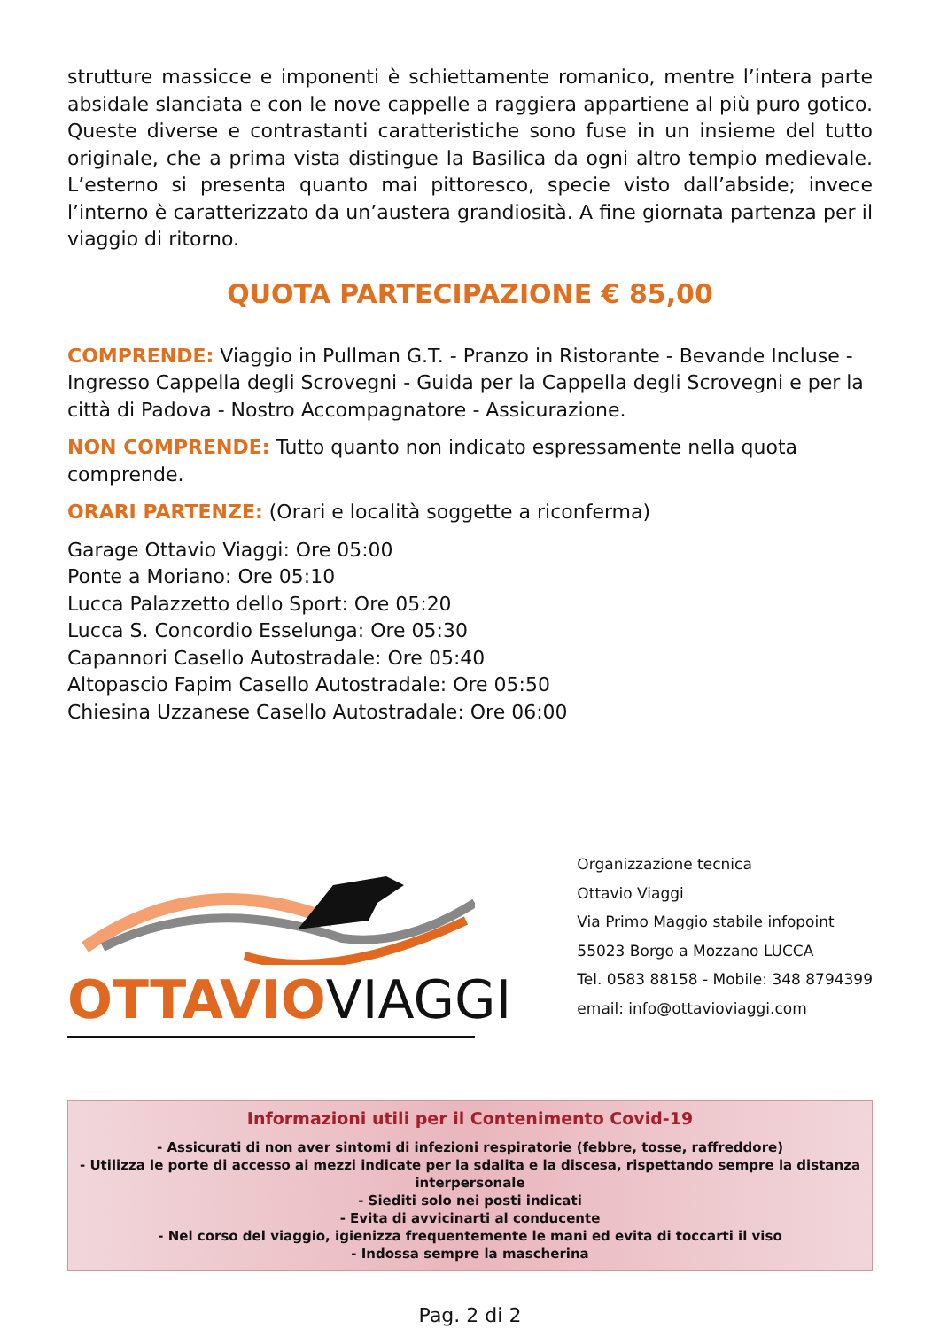strutture massicce e imponenti è schiettamente romanico, mentre l’intera parte absidale slanciata e con le nove cappelle a raggiera appartiene al più puro gotico. Queste diverse e contrastanti caratteristiche sono fuse in un insieme del tutto originale, che a prima vista distingue la Basilica da ogni altro tempio medievale. L’esterno si presenta quanto mai pittoresco, specie visto dall’abside; invece l’interno è caratterizzato da un’austera grandiosità. A fine giornata partenza per il viaggio di ritorno.
QUOTA PARTECIPAZIONE € 85,00
COMPRENDE: Viaggio in Pullman G.T. - Pranzo in Ristorante - Bevande Incluse - Ingresso Cappella degli Scrovegni - Guida per la Cappella degli Scrovegni e per la città di Padova - Nostro Accompagnatore - Assicurazione.
NON COMPRENDE: Tutto quanto non indicato espressamente nella quota comprende.
ORARI PARTENZE: (Orari e località soggette a riconferma)
Garage Ottavio Viaggi: Ore 05:00
Ponte a Moriano: Ore 05:10
Lucca Palazzetto dello Sport: Ore 05:20
Lucca S. Concordio Esselunga: Ore 05:30
Capannori Casello Autostradale: Ore 05:40
Altopascio Fapim Casello Autostradale: Ore 05:50
Chiesina Uzzanese Casello Autostradale: Ore 06:00
OTTAVIOVIAGGI
Organizzazione tecnica
Ottavio Viaggi
Via Primo Maggio stabile infopoint
55023 Borgo a Mozzano LUCCA
Tel. 0583 88158 - Mobile: 348 8794399
email: info@ottavioviaggi.com
Informazioni utili per il Contenimento Covid-19
- Assicurati di non aver sintomi di infezioni respiratorie (febbre, tosse, raffreddore)
- Utilizza le porte di accesso ai mezzi indicate per la sdalita e la discesa, rispettando sempre la distanza interpersonale
- Siediti solo nei posti indicati
- Evita di avvicinarti al conducente
- Nel corso del viaggio, igienizza frequentemente le mani ed evita di toccarti il viso
- Indossa sempre la mascherina
Pag. 2 di 2